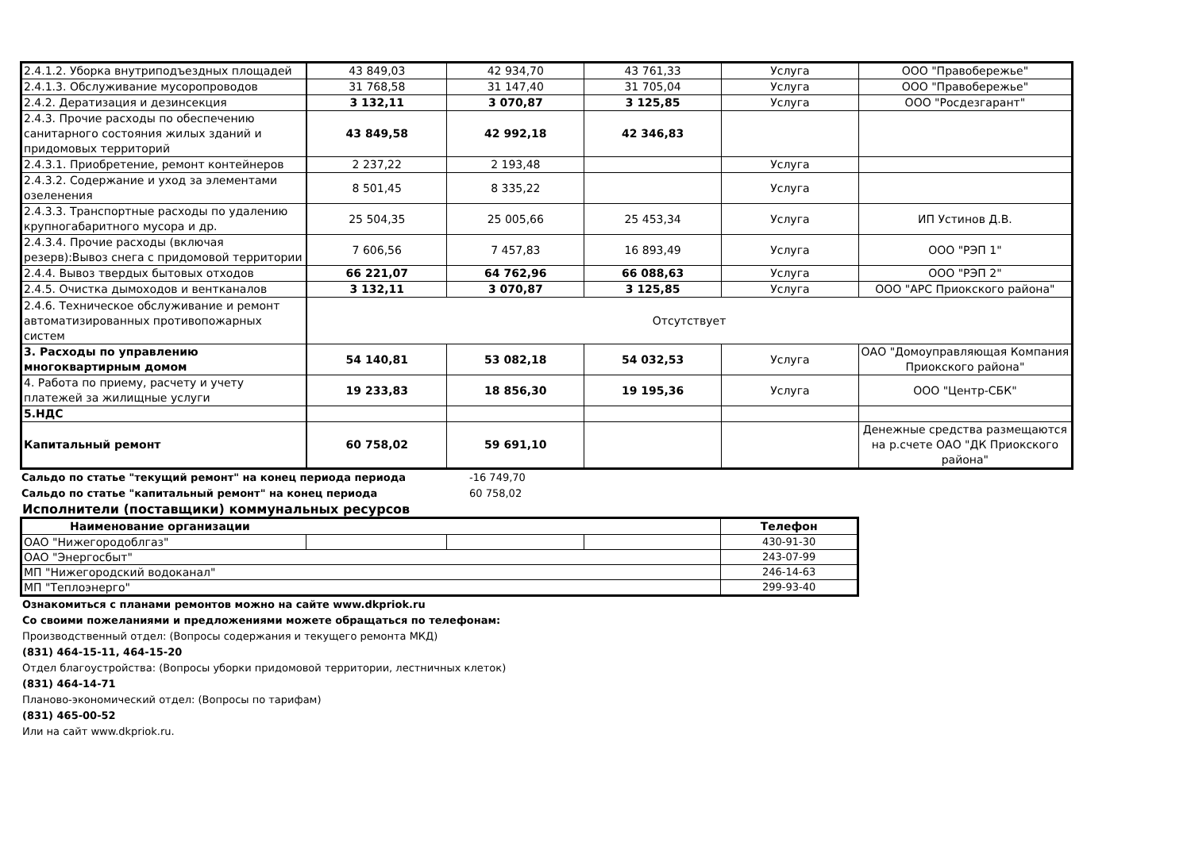| 2.4.1.2. Уборка внутриподъездных площадей | 43 849,03 | 42 934,70 | 43 761,33 | Услуга | ООО "Правобережье" |
| 2.4.1.3. Обслуживание мусоропроводов | 31 768,58 | 31 147,40 | 31 705,04 | Услуга | ООО "Правобережье" |
| 2.4.2. Дератизация и дезинсекция | 3 132,11 | 3 070,87 | 3 125,85 | Услуга | ООО "Росдезгарант" |
| 2.4.3. Прочие расходы по обеспечению санитарного состояния жилых зданий и придомовых территорий | 43 849,58 | 42 992,18 | 42 346,83 | | |
| 2.4.3.1. Приобретение, ремонт контейнеров | 2 237,22 | 2 193,48 | | Услуга | |
| 2.4.3.2. Содержание и уход за элементами озеленения | 8 501,45 | 8 335,22 | | Услуга | |
| 2.4.3.3. Транспортные расходы по удалению крупногабаритного мусора и др. | 25 504,35 | 25 005,66 | 25 453,34 | Услуга | ИП Устинов Д.В. |
| 2.4.3.4. Прочие расходы (включая резерв):Вывоз снега с придомовой территории | 7 606,56 | 7 457,83 | 16 893,49 | Услуга | ООО "РЭП 1" |
| 2.4.4. Вывоз твердых бытовых отходов | 66 221,07 | 64 762,96 | 66 088,63 | Услуга | ООО "РЭП 2" |
| 2.4.5. Очистка дымоходов и вентканалов | 3 132,11 | 3 070,87 | 3 125,85 | Услуга | ООО "АРС Приокского района" |
| 2.4.6. Техническое обслуживание и ремонт автоматизированных противопожарных систем | Отсутствует | | | | |
| 3. Расходы по управлению многоквартирным домом | 54 140,81 | 53 082,18 | 54 032,53 | Услуга | ОАО "Домоуправляющая Компания Приокского района" |
| 4. Работа по приему, расчету и учету платежей за жилищные услуги | 19 233,83 | 18 856,30 | 19 195,36 | Услуга | ООО "Центр-СБК" |
| 5.НДС | | | | | |
| Капитальный ремонт | 60 758,02 | 59 691,10 | | | Денежные средства размещаются на р.счете ОАО "ДК Приокского района" |
| Сальдо по статье "текущий ремонт" на конец периода периода | -16 749,70 |
| Сальдо по статье "капитальный ремонт" на конец периода | 60 758,02 |
Исполнители (поставщики) коммунальных ресурсов
| Наименование организации | | | | Телефон |
| --- | --- | --- | --- | --- |
| ОАО "Нижегородоблгаз" | | | | 430-91-30 |
| ОАО "Энергосбыт" | | | | 243-07-99 |
| МП "Нижегородский водоканал" | | | | 246-14-63 |
| МП "Теплоэнерго" | | | | 299-93-40 |
Ознакомиться с планами ремонтов можно на сайте www.dkpriok.ru
Со своими пожеланиями и предложениями можете обращаться по телефонам:
Производственный отдел: (Вопросы содержания и текущего ремонта МКД)
(831) 464-15-11, 464-15-20
Отдел благоустройства: (Вопросы уборки придомовой территории, лестничных клеток)
(831) 464-14-71
Планово-экономический отдел: (Вопросы по тарифам)
(831) 465-00-52
Или на сайт www.dkpriok.ru.